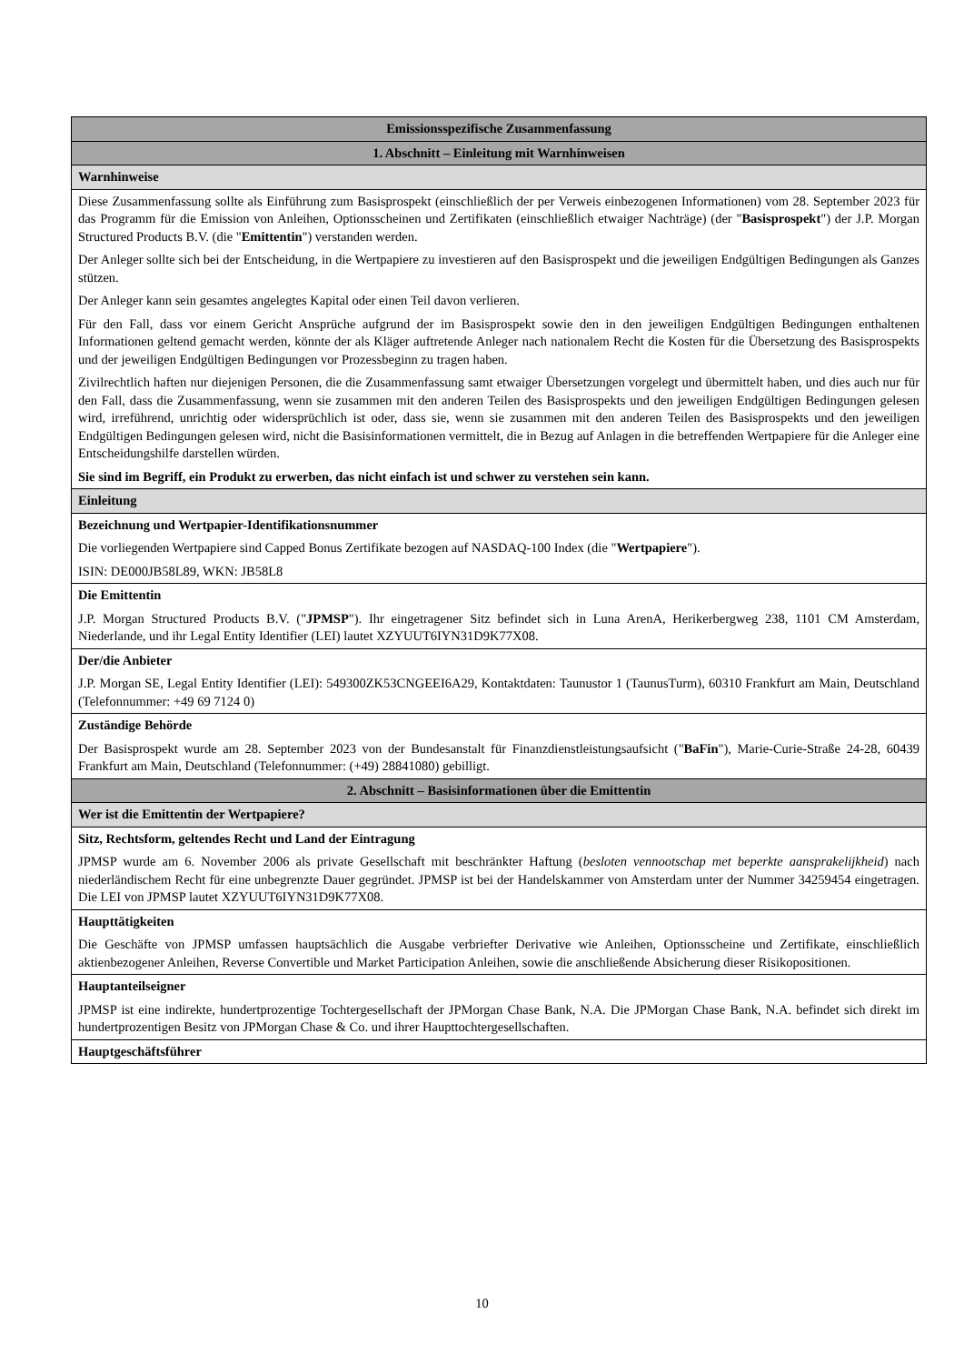| Emissionsspezifische Zusammenfassung |
| --- |
| 1. Abschnitt – Einleitung mit Warnhinweisen |
| Warnhinweise |
| Diese Zusammenfassung sollte als Einführung zum Basisprospekt (einschließlich der per Verweis einbezogenen Informationen) vom 28. September 2023 für das Programm für die Emission von Anleihen, Optionsscheinen und Zertifikaten (einschließlich etwaiger Nachträge) (der " Basisprospekt ") der J.P. Morgan Structured Products B.V. (die " Emittentin ") verstanden werden. Der Anleger sollte sich bei der Entscheidung, in die Wertpapiere zu investieren auf den Basisprospekt und die jeweiligen Endgültigen Bedingungen als Ganzes stützen. Der Anleger kann sein gesamtes angelegtes Kapital oder einen Teil davon verlieren. Für den Fall, dass vor einem Gericht Ansprüche aufgrund der im Basisprospekt sowie den in den jeweiligen Endgültigen Bedingungen enthaltenen Informationen geltend gemacht werden, könnte der als Kläger auftretende Anleger nach nationalem Recht die Kosten für die Übersetzung des Basisprospekts und der jeweiligen Endgültigen Bedingungen vor Prozessbeginn zu tragen haben. Zivilrechtlich haften nur diejenigen Personen, die die Zusammenfassung samt etwaiger Übersetzungen vorgelegt und übermittelt haben, und dies auch nur für den Fall, dass die Zusammenfassung, wenn sie zusammen mit den anderen Teilen des Basisprospekts und den jeweiligen Endgültigen Bedingungen gelesen wird, irreführend, unrichtig oder widersprüchlich ist oder, dass sie, wenn sie zusammen mit den anderen Teilen des Basisprospekts und den jeweiligen Endgültigen Bedingungen gelesen wird, nicht die Basisinformationen vermittelt, die in Bezug auf Anlagen in die betreffenden Wertpapiere für die Anleger eine Entscheidungshilfe darstellen würden. Sie sind im Begriff, ein Produkt zu erwerben, das nicht einfach ist und schwer zu verstehen sein kann. |
| Einleitung |
| Bezeichnung und Wertpapier-Identifikationsnummer Die vorliegenden Wertpapiere sind Capped Bonus Zertifikate bezogen auf NASDAQ-100 Index (die " Wertpapiere "). ISIN: DE000JB58L89, WKN: JB58L8 |
| Die Emittentin J.P. Morgan Structured Products B.V. (" JPMSP "). Ihr eingetragener Sitz befindet sich in Luna ArenA, Herikerbergweg 238, 1101 CM Amsterdam, Niederlande, und ihr Legal Entity Identifier (LEI) lautet XZYUUT6IYN31D9K77X08. |
| Der/die Anbieter J.P. Morgan SE, Legal Entity Identifier (LEI): 549300ZK53CNGEEI6A29, Kontaktdaten: Taunustor 1 (TaunusTurm), 60310 Frankfurt am Main, Deutschland (Telefonnummer: +49 69 7124 0) |
| Zuständige Behörde Der Basisprospekt wurde am 28. September 2023 von der Bundesanstalt für Finanzdienstleistungsaufsicht (" BaFin "), Marie-Curie-Straße 24-28, 60439 Frankfurt am Main, Deutschland (Telefonnummer: (+49) 28841080) gebilligt. |
| 2. Abschnitt – Basisinformationen über die Emittentin |
| Wer ist die Emittentin der Wertpapiere? |
| Sitz, Rechtsform, geltendes Recht und Land der Eintragung JPMSP wurde am 6. November 2006 als private Gesellschaft mit beschränkter Haftung ( besloten vennootschap met beperkte aansprakelijkheid ) nach niederländischem Recht für eine unbegrenzte Dauer gegründet. JPMSP ist bei der Handelskammer von Amsterdam unter der Nummer 34259454 eingetragen. Die LEI von JPMSP lautet XZYUUT6IYN31D9K77X08. |
| Haupttätigkeiten Die Geschäfte von JPMSP umfassen hauptsächlich die Ausgabe verbriefter Derivative wie Anleihen, Optionsscheine und Zertifikate, einschließlich aktienbezogener Anleihen, Reverse Convertible und Market Participation Anleihen, sowie die anschließende Absicherung dieser Risikopositionen. |
| Hauptanteilseigner JPMSP ist eine indirekte, hundertprozentige Tochtergesellschaft der JPMorgan Chase Bank, N.A. Die JPMorgan Chase Bank, N.A. befindet sich direkt im hundertprozentigen Besitz von JPMorgan Chase & Co. und ihrer Haupttochtergesellschaften. |
| Hauptgeschäftsführer |
10